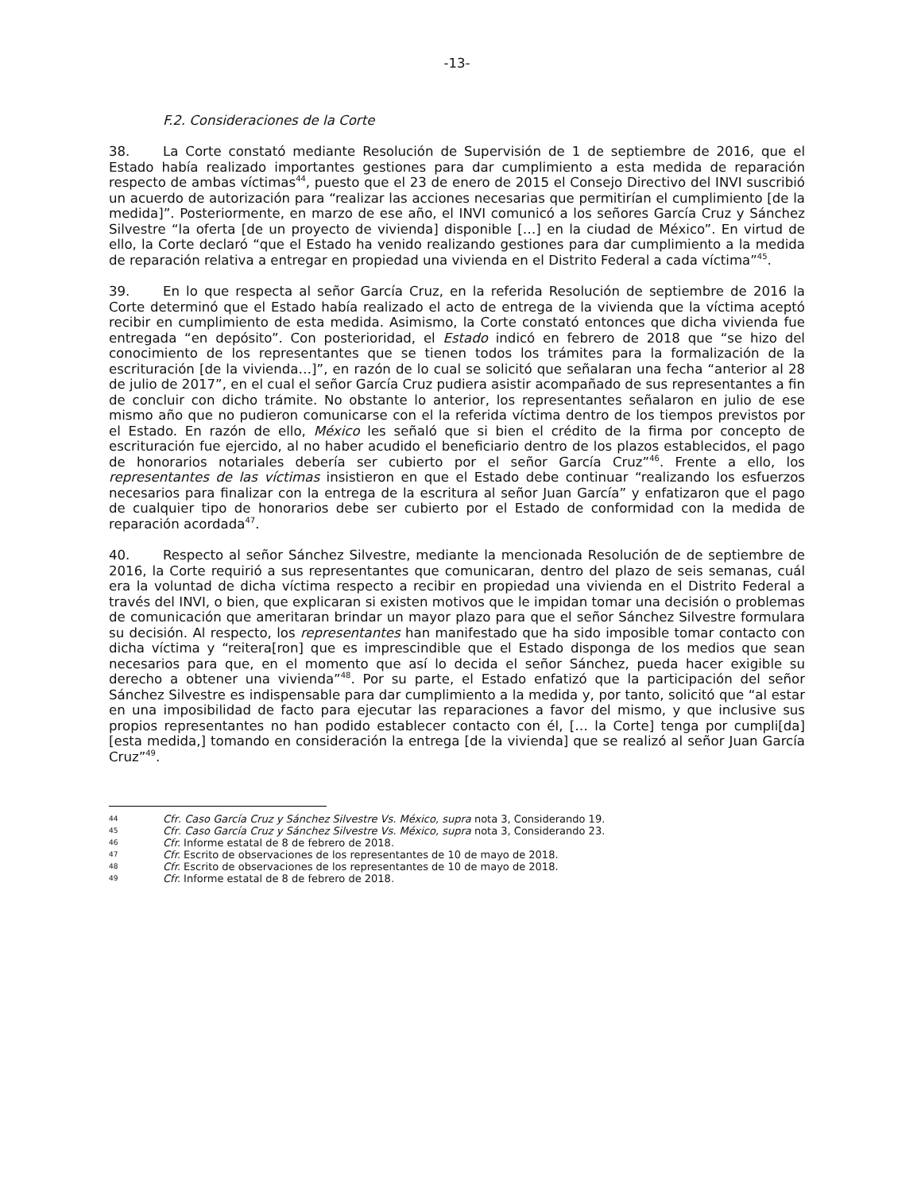-13-
F.2. Consideraciones de la Corte
38. La Corte constató mediante Resolución de Supervisión de 1 de septiembre de 2016, que el Estado había realizado importantes gestiones para dar cumplimiento a esta medida de reparación respecto de ambas víctimas<sup>44</sup>, puesto que el 23 de enero de 2015 el Consejo Directivo del INVI suscribió un acuerdo de autorización para “realizar las acciones necesarias que permitirían el cumplimiento [de la medida]”. Posteriormente, en marzo de ese año, el INVI comunicó a los señores García Cruz y Sánchez Silvestre “la oferta [de un proyecto de vivienda] disponible […] en la ciudad de México”. En virtud de ello, la Corte declaró “que el Estado ha venido realizando gestiones para dar cumplimiento a la medida de reparación relativa a entregar en propiedad una vivienda en el Distrito Federal a cada víctima”<sup>45</sup>.
39. En lo que respecta al señor García Cruz, en la referida Resolución de septiembre de 2016 la Corte determinó que el Estado había realizado el acto de entrega de la vivienda que la víctima aceptó recibir en cumplimiento de esta medida. Asimismo, la Corte constató entonces que dicha vivienda fue entregada “en depósito”. Con posterioridad, el Estado indicó en febrero de 2018 que “se hizo del conocimiento de los representantes que se tienen todos los trámites para la formalización de la escrituración [de la vivienda…]”, en razón de lo cual se solicitó que señalaran una fecha “anterior al 28 de julio de 2017”, en el cual el señor García Cruz pudiera asistir acompañado de sus representantes a fin de concluir con dicho trámite. No obstante lo anterior, los representantes señalaron en julio de ese mismo año que no pudieron comunicarse con el la referida víctima dentro de los tiempos previstos por el Estado. En razón de ello, México les señaló que si bien el crédito de la firma por concepto de escrituración fue ejercido, al no haber acudido el beneficiario dentro de los plazos establecidos, el pago de honorarios notariales debería ser cubierto por el señor García Cruz”<sup>46</sup>. Frente a ello, los representantes de las víctimas insistieron en que el Estado debe continuar “realizando los esfuerzos necesarios para finalizar con la entrega de la escritura al señor Juan García” y enfatizaron que el pago de cualquier tipo de honorarios debe ser cubierto por el Estado de conformidad con la medida de reparación acordada<sup>47</sup>.
40. Respecto al señor Sánchez Silvestre, mediante la mencionada Resolución de de septiembre de 2016, la Corte requirió a sus representantes que comunicaran, dentro del plazo de seis semanas, cuál era la voluntad de dicha víctima respecto a recibir en propiedad una vivienda en el Distrito Federal a través del INVI, o bien, que explicaran si existen motivos que le impidan tomar una decisión o problemas de comunicación que ameritaran brindar un mayor plazo para que el señor Sánchez Silvestre formulara su decisión. Al respecto, los representantes han manifestado que ha sido imposible tomar contacto con dicha víctima y “reitera[ron] que es imprescindible que el Estado disponga de los medios que sean necesarios para que, en el momento que así lo decida el señor Sánchez, pueda hacer exigible su derecho a obtener una vivienda”<sup>48</sup>. Por su parte, el Estado enfatizó que la participación del señor Sánchez Silvestre es indispensable para dar cumplimiento a la medida y, por tanto, solicitó que “al estar en una imposibilidad de facto para ejecutar las reparaciones a favor del mismo, y que inclusive sus propios representantes no han podido establecer contacto con él, [… la Corte] tenga por cumpli[da] [esta medida,] tomando en consideración la entrega [de la vivienda] que se realizó al señor Juan García Cruz”<sup>49</sup>.
44 Cfr. Caso García Cruz y Sánchez Silvestre Vs. México, supra nota 3, Considerando 19.
45 Cfr. Caso García Cruz y Sánchez Silvestre Vs. México, supra nota 3, Considerando 23.
46 Cfr. Informe estatal de 8 de febrero de 2018.
47 Cfr. Escrito de observaciones de los representantes de 10 de mayo de 2018.
48 Cfr. Escrito de observaciones de los representantes de 10 de mayo de 2018.
49 Cfr. Informe estatal de 8 de febrero de 2018.